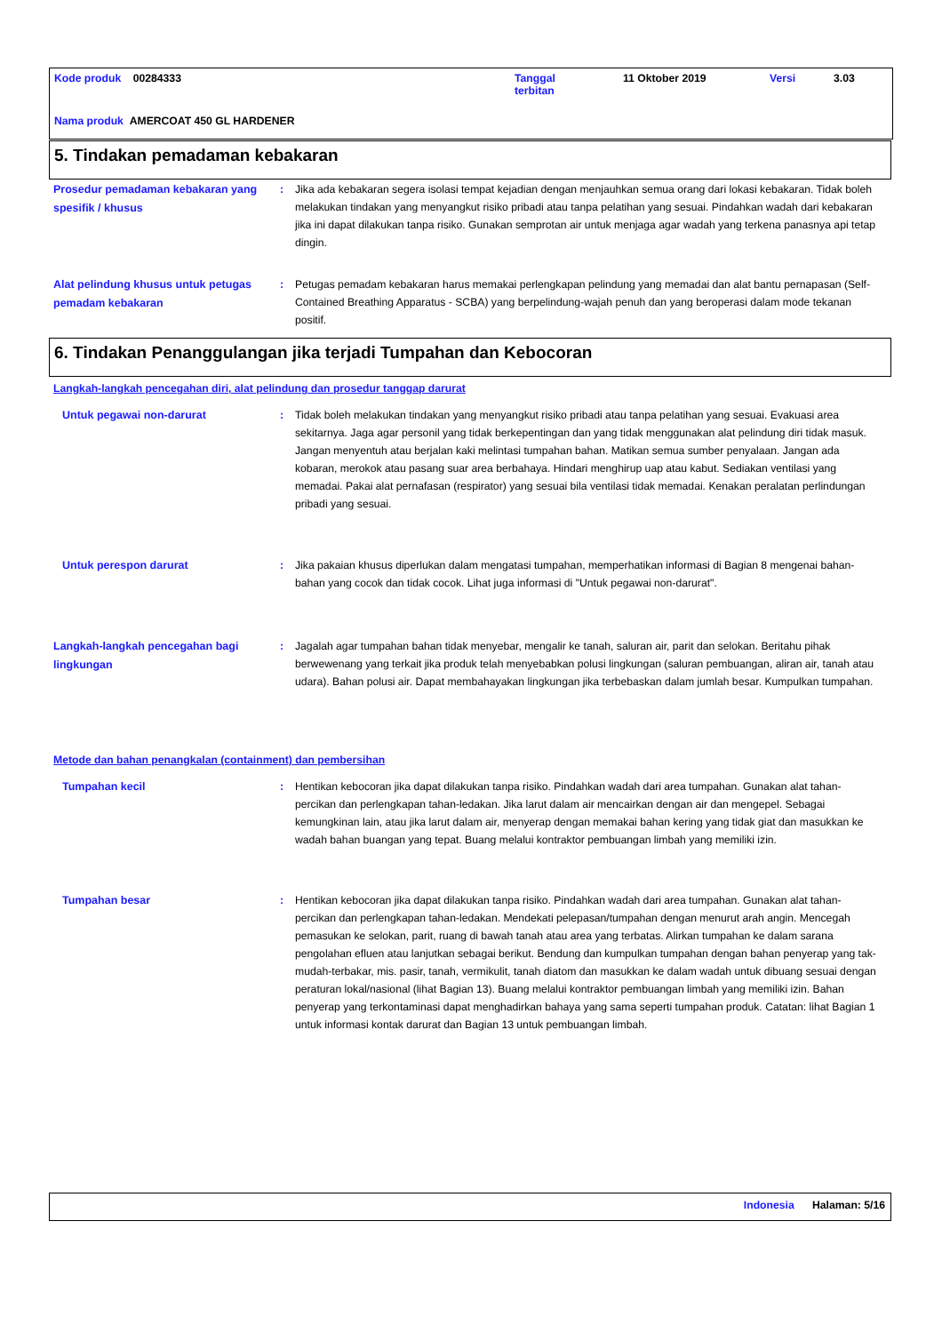Kode produk 00284333
Tanggal
terbitan
11 Oktober 2019 Versi 3.03
Nama produk AMERCOAT 450 GL HARDENER
5. Tindakan pemadaman kebakaran
Prosedur pemadaman kebakaran yang spesifik / khusus
: Jika ada kebakaran segera isolasi tempat kejadian dengan menjauhkan semua orang dari lokasi kebakaran. Tidak boleh melakukan tindakan yang menyangkut risiko pribadi atau tanpa pelatihan yang sesuai. Pindahkan wadah dari kebakaran jika ini dapat dilakukan tanpa risiko. Gunakan semprotan air untuk menjaga agar wadah yang terkena panasnya api tetap dingin.
Alat pelindung khusus untuk petugas pemadam kebakaran
: Petugas pemadam kebakaran harus memakai perlengkapan pelindung yang memadai dan alat bantu pernapasan (Self-Contained Breathing Apparatus - SCBA) yang berpelindung-wajah penuh dan yang beroperasi dalam mode tekanan positif.
6. Tindakan Penanggulangan jika terjadi Tumpahan dan Kebocoran
Langkah-langkah pencegahan diri, alat pelindung dan prosedur tanggap darurat
Untuk pegawai non-darurat
: Tidak boleh melakukan tindakan yang menyangkut risiko pribadi atau tanpa pelatihan yang sesuai. Evakuasi area sekitarnya. Jaga agar personil yang tidak berkepentingan dan yang tidak menggunakan alat pelindung diri tidak masuk. Jangan menyentuh atau berjalan kaki melintasi tumpahan bahan. Matikan semua sumber penyalaan. Jangan ada kobaran, merokok atau pasang suar area berbahaya. Hindari menghirup uap atau kabut. Sediakan ventilasi yang memadai. Pakai alat pernafasan (respirator) yang sesuai bila ventilasi tidak memadai. Kenakan peralatan perlindungan pribadi yang sesuai.
Untuk perespon darurat
: Jika pakaian khusus diperlukan dalam mengatasi tumpahan, memperhatikan informasi di Bagian 8 mengenai bahan-bahan yang cocok dan tidak cocok. Lihat juga informasi di "Untuk pegawai non-darurat".
Langkah-langkah pencegahan bagi lingkungan
: Jagalah agar tumpahan bahan tidak menyebar, mengalir ke tanah, saluran air, parit dan selokan. Beritahu pihak berwewenang yang terkait jika produk telah menyebabkan polusi lingkungan (saluran pembuangan, aliran air, tanah atau udara). Bahan polusi air. Dapat membahayakan lingkungan jika terbebaskan dalam jumlah besar. Kumpulkan tumpahan.
Metode dan bahan penangkalan (containment) dan pembersihan
Tumpahan kecil
: Hentikan kebocoran jika dapat dilakukan tanpa risiko. Pindahkan wadah dari area tumpahan. Gunakan alat tahan-percikan dan perlengkapan tahan-ledakan. Jika larut dalam air mencairkan dengan air dan mengepel. Sebagai kemungkinan lain, atau jika larut dalam air, menyerap dengan memakai bahan kering yang tidak giat dan masukkan ke wadah bahan buangan yang tepat. Buang melalui kontraktor pembuangan limbah yang memiliki izin.
Tumpahan besar
: Hentikan kebocoran jika dapat dilakukan tanpa risiko. Pindahkan wadah dari area tumpahan. Gunakan alat tahan-percikan dan perlengkapan tahan-ledakan. Mendekati pelepasan/tumpahan dengan menurut arah angin. Mencegah pemasukan ke selokan, parit, ruang di bawah tanah atau area yang terbatas. Alirkan tumpahan ke dalam sarana pengolahan efluen atau lanjutkan sebagai berikut. Bendung dan kumpulkan tumpahan dengan bahan penyerap yang tak-mudah-terbakar, mis. pasir, tanah, vermikulit, tanah diatom dan masukkan ke dalam wadah untuk dibuang sesuai dengan peraturan lokal/nasional (lihat Bagian 13). Buang melalui kontraktor pembuangan limbah yang memiliki izin. Bahan penyerap yang terkontaminasi dapat menghadirkan bahaya yang sama seperti tumpahan produk. Catatan: lihat Bagian 1 untuk informasi kontak darurat dan Bagian 13 untuk pembuangan limbah.
Indonesia Halaman: 5/16